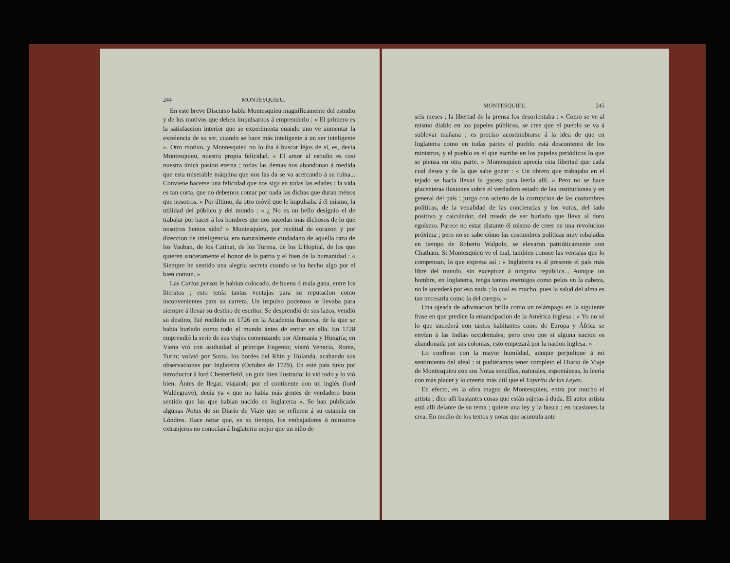244 MONTESQUIEU.
En este breve Discurso habla Montesquieu magníficamente del estudio y de los motivos que deben impulsarnos á emprenderlo : « El primero es la satisfaccion interior que se experimenta cuando uno ve aumentar la excelencia de su ser, cuando se hace más inteligente á un ser inteligente ». Otro motivo, y Montesquieu no lo iba á buscar léjos de sí, es, decia Montesquieu, nuestra propia felicidad. « El amor al estudio es casi nuestra única pasion eterna ; todas las demas nos abandonan á medida que esta miserable máquina que nos las da se va acercando á su ruina... Conviene hacerse una felicidad que nos siga en todas las edades : la vida es tan corta, que no debemos contar por nada las dichas que duran ménos que nosotros. » Por último, da otro móvil que le impulsaba á él mismo, la utilidad del público y del mundo : « ¿ No es un bello designio el de trabajar por hacer á los hombres que nos sucedan más dichosos de lo que nosotros hemos sido? » Montesquieu, por rectitud de corazon y por direccion de inteligencia, era naturalmente ciudadano de aquella raza de los Vauban, de los Catinat, de los Turena, de los L'Hopital, de los que quieren sinceramente el honor de la patria y el bien de la humanidad : « Siempre he sentido una alegria secreta cuando se ha hecho algo por el bien comun. »
Las Cartas persas le habian colocado, de buena ó mala gana, entre los literatos ; esto tenía tantas ventajas para su reputacion como inconvenientes para su carrera. Un impulso poderoso le llevaba para siempre á llenar su destino de escritor. Se desprendió de sus lazos, vendió su destino, fué recibido en 1726 en la Academia francesa, de la que se habia burlado como todo el mundo ántes de entrar en ella. En 1728 emprendió la serie de sus viajes comenzando por Alemania y Hungría; en Viena vió con asiduidad al príncipe Eugenio; visitó Venecia, Roma, Turin; volvió por Suiza, los bordes del Rhin y Holanda, acabando sus observaciones por Inglaterra (Octubre de 1729). En este país tuvo por introductor á lord Chesterfield, un guía bien ilustrado; lo vió todo y lo vió bien. Ántes de llegar, viajando por el continente con un inglés (lord Waldegrave), decia ya « que no habia más gentes de verdadero buen sentido que las que habian nacido en Inglaterra ». Se han publicado algunas Notas de su Diario de Viaje que se refieren á su estancia en Lóndres. Hace notar que, en su tiempo, los embajadores ó ministros extranjeros no conocían á Inglaterra mejor que un niño de
MONTESQUIEU. 245
seis meses ; la libertad de la prensa los desorientaba : « Como se ve al mismo diablo en los papeles públicos, se cree que el pueblo se va á sublevar mañana ; es preciso acostumbrarse á la idea de que en Inglaterra como en todas partes el pueblo está descontento de los ministros, y el pueblo es el que escribe en los papeles periódicos lo que se piensa en otra parte. » Montesquieu aprecia esta libertad que cada cual desea y de la que sabe gozar : « Un obrero que trabajaba en el tejado se hacía llevar la gaceta para leerla allí. » Pero no se hace placenteras ilusiones sobre el verdadero estado de las instituciones y en general del país ; juzga con acierto de la corrupcion de las costumbres políticas, de la venalidad de las conciencias y los votos, del lado positivo y calculador, del miedo de ser burlado que lleva al duro egoísmo. Parece no estar distante él mismo de creer en una revolucion próxima ; pero no se sabe cómo las costumbres políticas muy rebajadas en tiempo de Roberto Walpole, se elevaron patrióticamente con Chatham. Si Montesquieu ve el mal, tambien conoce las ventajas que lo compensan, lo que expresa así : « Inglaterra es al presente el país más libre del mundo, sin exceptuar á ninguna república... Aunque un hombre, en Inglaterra, tenga tantos enemigos como pelos en la cabeza, no le sucederá por eso nada ; lo cual es mucho, pues la salud del alma es tan necesaria como la del cuerpo. »
Una ojeada de adivinacion brilla como un relámpago en la siguiente frase en que predice la emancipacion de la América inglesa : « Yo no sé lo que sucederá con tantos habitantes como de Europa y África se envían á las Indias occidentales; pero creo que si alguna nacion es abandonada por sus colonias, esto empezará por la nacion inglesa. »
Lo confieso con la mayor humildad, aunque perjudique á mi sentimiento del ideal : si pudiéramos tener completo el Diario de Viaje de Montesquieu con sus Notas sencillas, naturales, espontáneas, lo leeria con más placer y lo creeria más útil que el Espíritu de las Leyes.
En efecto, en la obra magna de Montesquieu, entra por mucho el artista ; dice allí bastantes cosas que están sujetas á duda. El autor artista está allí delante de su tema ; quiere una ley y la busca ; en ocasiones la crea. En medio de los textos y notas que acumula ante